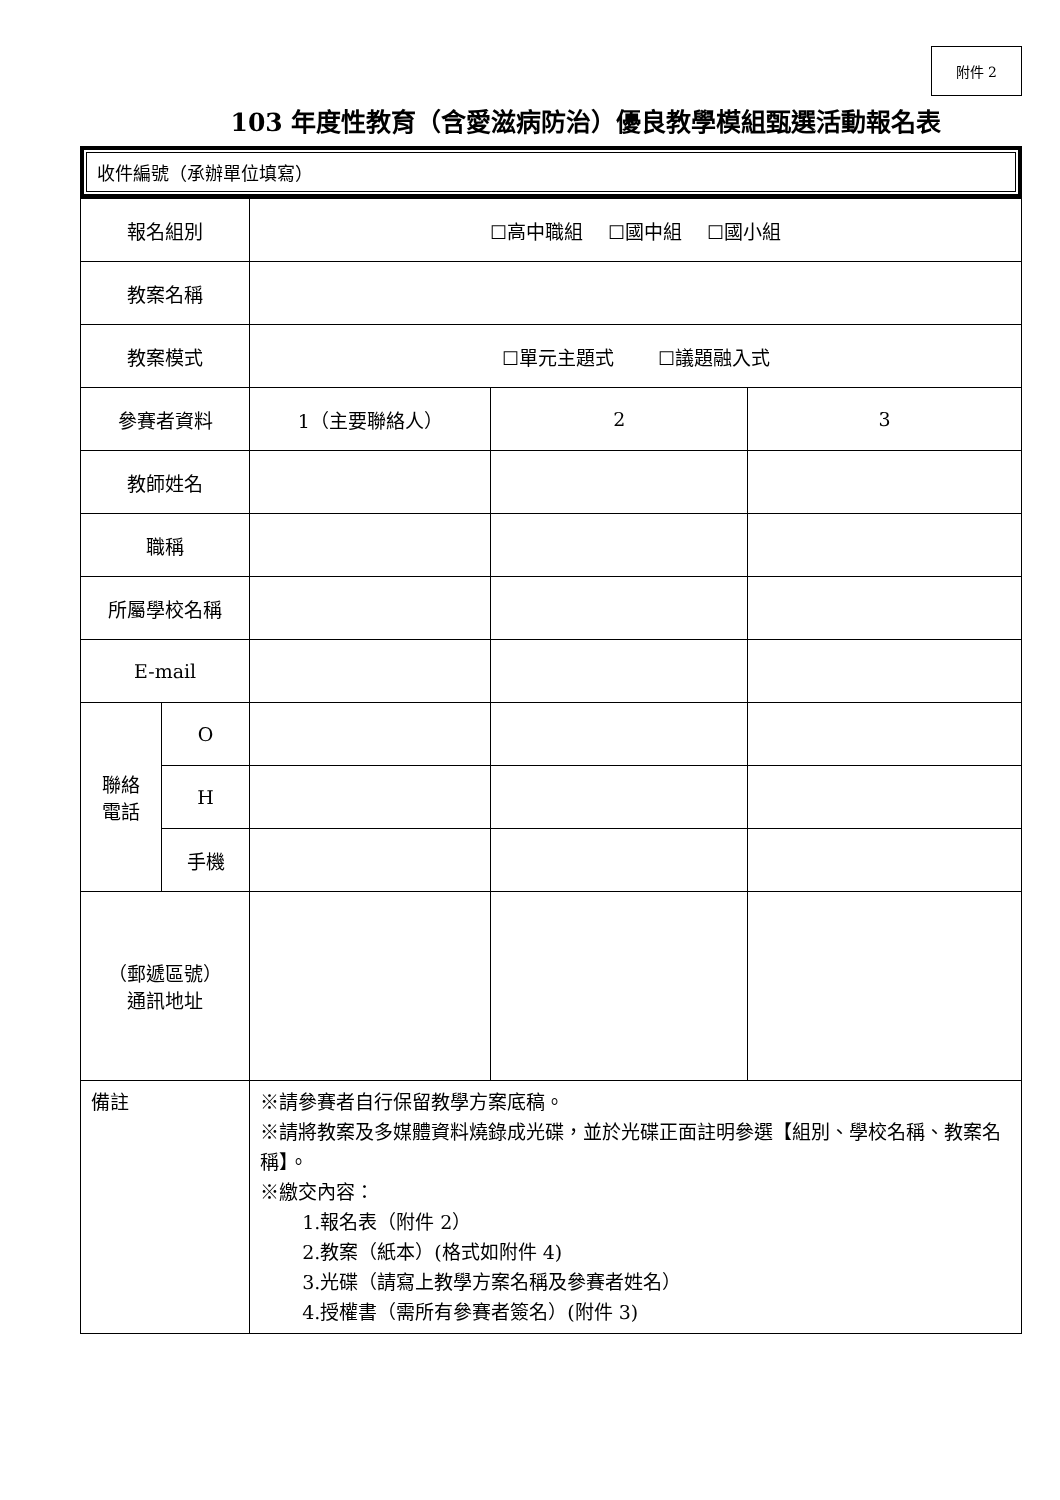附件 2
103 年度性教育（含愛滋病防治）優良教學模組甄選活動報名表
收件編號（承辦單位填寫）
| 報名組別 | | ☐高中職組 ☐國中組 ☐國小組 | | |
| 教案名稱 | | | | |
| 教案模式 | | ☐單元主題式 ☐議題融入式 | | |
| 參賽者資料 | | 1（主要聯絡人） | 2 | 3 |
| 教師姓名 | | | | |
| 職稱 | | | | |
| 所屬學校名稱 | | | | |
| E-mail | | | | |
| 聯絡 電話 | O | | | |
| | H | | | |
| | 手機 | | | |
| （郵遞區號） 通訊地址 | | | | |
| 備註 | | ※請參賽者自行保留教學方案底稿。 ※請將教案及多媒體資料燒錄成光碟，並於光碟正面註明參選【組別、學校名稱、教案名稱】。 ※繳交內容： 1.報名表（附件 2） 2.教案（紙本）(格式如附件 4) 3.光碟（請寫上教學方案名稱及參賽者姓名） 4.授權書（需所有參賽者簽名）(附件 3) | | |